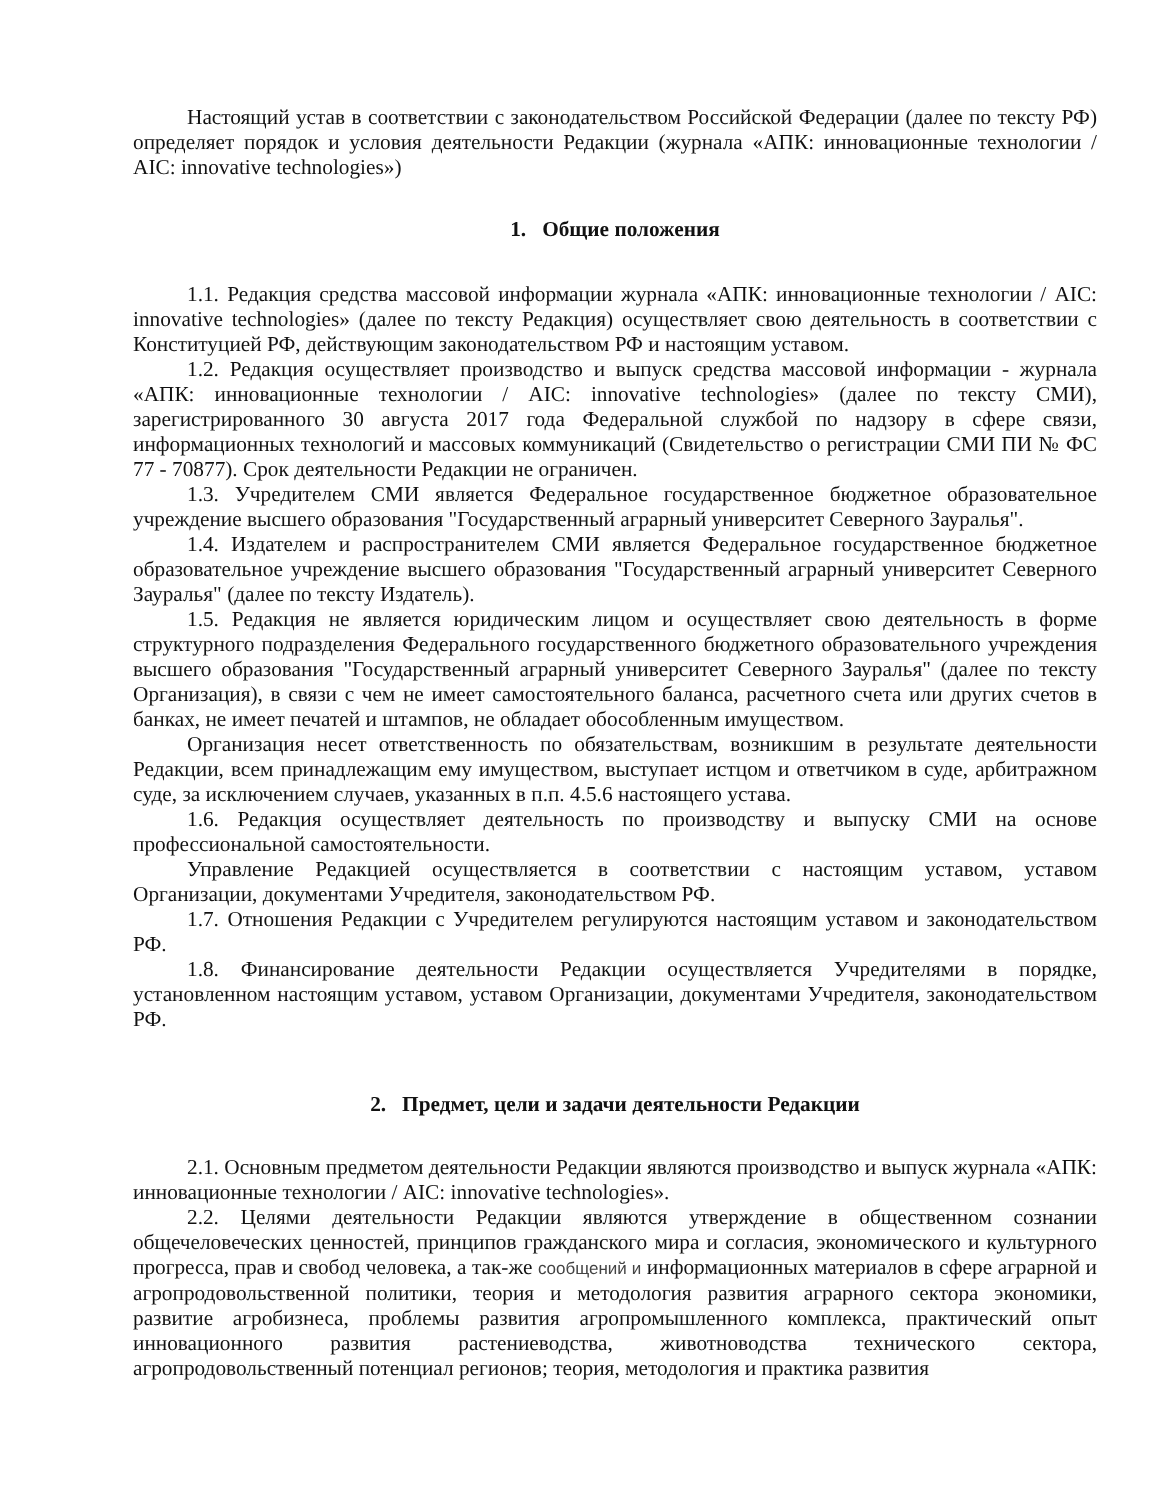Настоящий устав в соответствии с законодательством Российской Федерации (далее по тексту РФ) определяет порядок и условия деятельности Редакции (журнала «АПК: инновационные технологии / AIC: innovative technologies»)
1. Общие положения
1.1. Редакция средства массовой информации журнала «АПК: инновационные технологии / AIC: innovative technologies» (далее по тексту Редакция) осуществляет свою деятельность в соответствии с Конституцией РФ, действующим законодательством РФ и настоящим уставом.
1.2. Редакция осуществляет производство и выпуск средства массовой информации - журнала «АПК: инновационные технологии / AIC: innovative technologies» (далее по тексту СМИ), зарегистрированного 30 августа 2017 года Федеральной службой по надзору в сфере связи, информационных технологий и массовых коммуникаций (Свидетельство о регистрации СМИ ПИ № ФС 77 - 70877). Срок деятельности Редакции не ограничен.
1.3. Учредителем СМИ является Федеральное государственное бюджетное образовательное учреждение высшего образования "Государственный аграрный университет Северного Зауралья".
1.4. Издателем и распространителем СМИ является Федеральное государственное бюджетное образовательное учреждение высшего образования "Государственный аграрный университет Северного Зауралья" (далее по тексту Издатель).
1.5. Редакция не является юридическим лицом и осуществляет свою деятельность в форме структурного подразделения Федерального государственного бюджетного образовательного учреждения высшего образования "Государственный аграрный университет Северного Зауралья" (далее по тексту Организация), в связи с чем не имеет самостоятельного баланса, расчетного счета или других счетов в банках, не имеет печатей и штампов, не обладает обособленным имуществом.
Организация несет ответственность по обязательствам, возникшим в результате деятельности Редакции, всем принадлежащим ему имуществом, выступает истцом и ответчиком в суде, арбитражном суде, за исключением случаев, указанных в п.п. 4.5.6 настоящего устава.
1.6. Редакция осуществляет деятельность по производству и выпуску СМИ на основе профессиональной самостоятельности.
Управление Редакцией осуществляется в соответствии с настоящим уставом, уставом Организации, документами Учредителя, законодательством РФ.
1.7. Отношения Редакции с Учредителем регулируются настоящим уставом и законодательством РФ.
1.8. Финансирование деятельности Редакции осуществляется Учредителями в порядке, установленном настоящим уставом, уставом Организации, документами Учредителя, законодательством РФ.
2. Предмет, цели и задачи деятельности Редакции
2.1. Основным предметом деятельности Редакции являются производство и выпуск журнала «АПК: инновационные технологии / AIC: innovative technologies».
2.2. Целями деятельности Редакции являются утверждение в общественном сознании общечеловеческих ценностей, принципов гражданского мира и согласия, экономического и культурного прогресса, прав и свобод человека, а так-же сообщений и информационных материалов в сфере аграрной и агропродовольственной политики, теория и методология развития аграрного сектора экономики, развитие агробизнеса, проблемы развития агропромышленного комплекса, практический опыт инновационного развития растениеводства, животноводства технического сектора, агропродовольственный потенциал регионов; теория, методология и практика развития